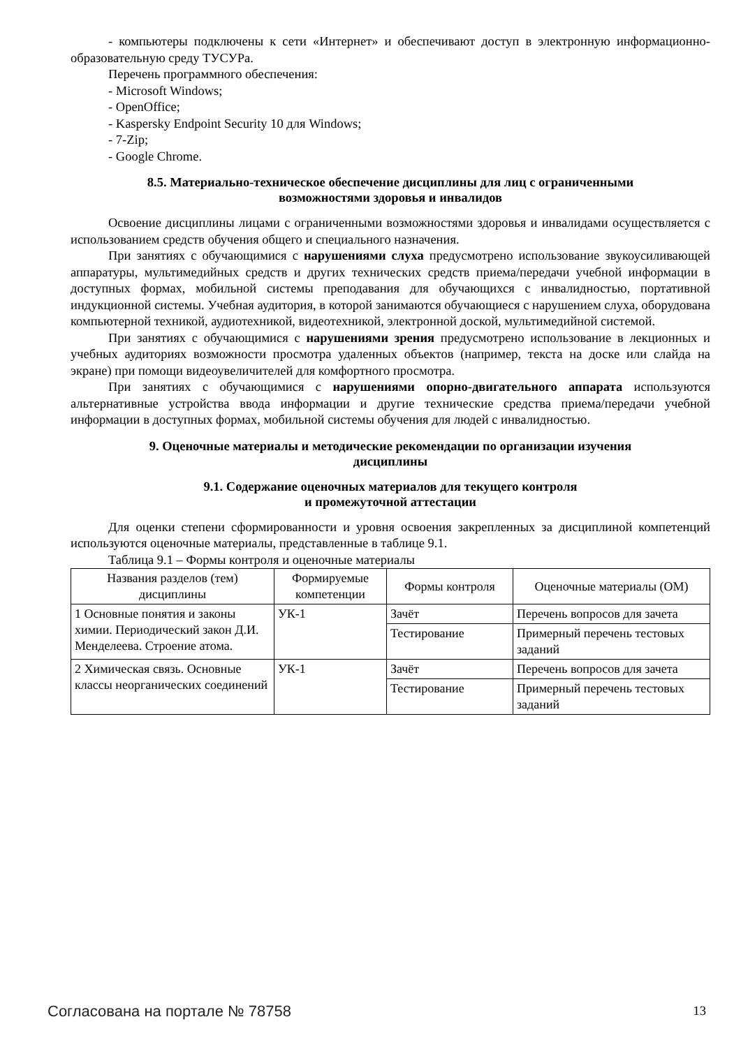- компьютеры подключены к сети «Интернет» и обеспечивают доступ в электронную информационно-образовательную среду ТУСУРа.
Перечень программного обеспечения:
- Microsoft Windows;
- OpenOffice;
- Kaspersky Endpoint Security 10 для Windows;
- 7-Zip;
- Google Chrome.
8.5. Материально-техническое обеспечение дисциплины для лиц с ограниченными
возможностями здоровья и инвалидов
Освоение дисциплины лицами с ограниченными возможностями здоровья и инвалидами осуществляется с использованием средств обучения общего и специального назначения.
При занятиях с обучающимися с нарушениями слуха предусмотрено использование звукоусиливающей аппаратуры, мультимедийных средств и других технических средств приема/передачи учебной информации в доступных формах, мобильной системы преподавания для обучающихся с инвалидностью, портативной индукционной системы. Учебная аудитория, в которой занимаются обучающиеся с нарушением слуха, оборудована компьютерной техникой, аудиотехникой, видеотехникой, электронной доской, мультимедийной системой.
При занятиях с обучающимися с нарушениями зрения предусмотрено использование в лекционных и учебных аудиториях возможности просмотра удаленных объектов (например, текста на доске или слайда на экране) при помощи видеоувеличителей для комфортного просмотра.
При занятиях с обучающимися с нарушениями опорно-двигательного аппарата используются альтернативные устройства ввода информации и другие технические средства приема/передачи учебной информации в доступных формах, мобильной системы обучения для людей с инвалидностью.
9. Оценочные материалы и методические рекомендации по организации изучения
дисциплины
9.1. Содержание оценочных материалов для текущего контроля
и промежуточной аттестации
Для оценки степени сформированности и уровня освоения закрепленных за дисциплиной компетенций используются оценочные материалы, представленные в таблице 9.1.
Таблица 9.1 – Формы контроля и оценочные материалы
| Названия разделов (тем) дисциплины | Формируемые компетенции | Формы контроля | Оценочные материалы (ОМ) |
| --- | --- | --- | --- |
| 1 Основные понятия и законы химии. Периодический закон Д.И. Менделеева. Строение атома. | УК-1 | Зачёт | Перечень вопросов для зачета |
| | | Тестирование | Примерный перечень тестовых заданий |
| 2 Химическая связь. Основные классы неорганических соединений | УК-1 | Зачёт | Перечень вопросов для зачета |
| | | Тестирование | Примерный перечень тестовых заданий |
Согласована на портале № 78758 13